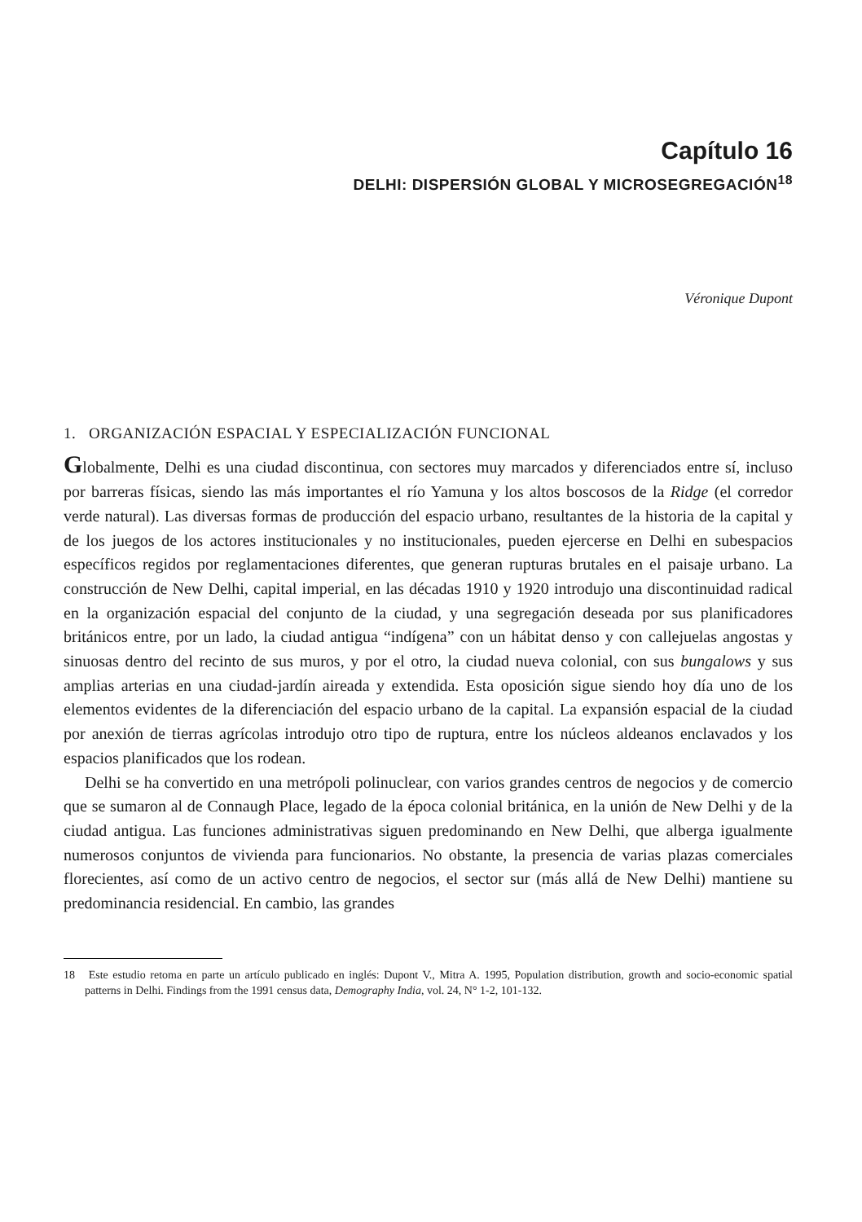Capítulo 16
DELHI: DISPERSIÓN GLOBAL Y MICROSEGREGACIÓN<sup>18</sup>
Véronique Dupont
1. ORGANIZACIÓN ESPACIAL Y ESPECIALIZACIÓN FUNCIONAL
Globalmente, Delhi es una ciudad discontinua, con sectores muy marcados y diferenciados entre sí, incluso por barreras físicas, siendo las más importantes el río Yamuna y los altos boscosos de la Ridge (el corredor verde natural). Las diversas formas de producción del espacio urbano, resultantes de la historia de la capital y de los juegos de los actores institucionales y no institucionales, pueden ejercerse en Delhi en subespacios específicos regidos por reglamentaciones diferentes, que generan rupturas brutales en el paisaje urbano. La construcción de New Delhi, capital imperial, en las décadas 1910 y 1920 introdujo una discontinuidad radical en la organización espacial del conjunto de la ciudad, y una segregación deseada por sus planificadores británicos entre, por un lado, la ciudad antigua “indígena” con un hábitat denso y con callejuelas angostas y sinuosas dentro del recinto de sus muros, y por el otro, la ciudad nueva colonial, con sus bungalows y sus amplias arterias en una ciudad-jardín aireada y extendida. Esta oposición sigue siendo hoy día uno de los elementos evidentes de la diferenciación del espacio urbano de la capital. La expansión espacial de la ciudad por anexión de tierras agrícolas introdujo otro tipo de ruptura, entre los núcleos aldeanos enclavados y los espacios planificados que los rodean.
Delhi se ha convertido en una metrópoli polinuclear, con varios grandes centros de negocios y de comercio que se sumaron al de Connaugh Place, legado de la época colonial británica, en la unión de New Delhi y de la ciudad antigua. Las funciones administrativas siguen predominando en New Delhi, que alberga igualmente numerosos conjuntos de vivienda para funcionarios. No obstante, la presencia de varias plazas comerciales florecientes, así como de un activo centro de negocios, el sector sur (más allá de New Delhi) mantiene su predominancia residencial. En cambio, las grandes
18 Este estudio retoma en parte un artículo publicado en inglés: Dupont V., Mitra A. 1995, Population distribution, growth and socio-economic spatial patterns in Delhi. Findings from the 1991 census data, Demography India, vol. 24, N° 1-2, 101-132.